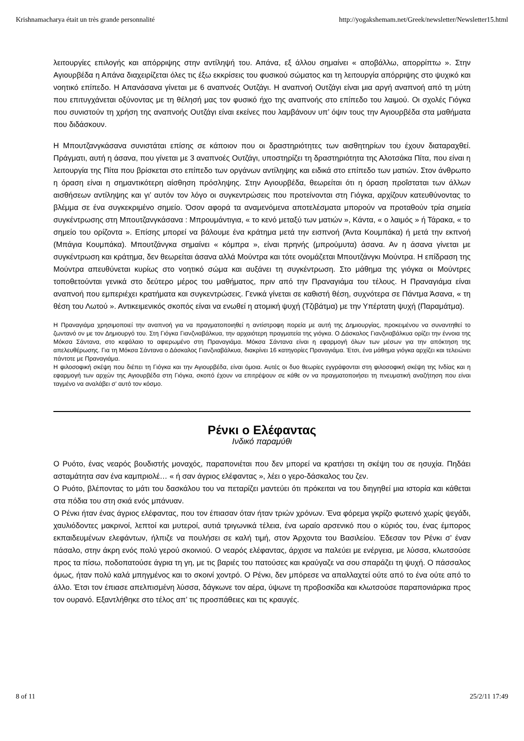Krishnamacharya était un très grande personnalité http://yogakshemam.net/Greek/newsletter/Newsletter15.html
λειτουργίες επιλογής και απόρριψης στην αντίληψή του. Απάνα, εξ άλλου σημαίνει « αποβάλλω, απορρίπτω ». Στην Αγιουρβέδα η Απάνα διαχειρίζεται όλες τις έξω εκκρίσεις του φυσικού σώματος και τη λειτουργία απόρριψης στο ψυχικό και νοητικό επίπεδο. Η Απανάσανα γίνεται με 6 αναπνοές Ουτζάγι. Η αναπνοή Ουτζάγι είναι μια αργή αναπνοή από τη μύτη που επιτυγχάνεται οξύνοντας με τη θέλησή μας τον φυσικό ήχο της αναπνοής στο επίπεδο του λαιμού. Οι σχολές Γιόγκα που συνιστούν τη χρήση της αναπνοής Ουτζάγι είναι εκείνες που λαμβάνουν υπ’ όψιν τους την Αγιουρβέδα στα μαθήματα που διδάσκουν.
Η Μπουτζανγκάσανα συνιστάται επίσης σε κάποιον που οι δραστηριότητες των αισθητηρίων του έχουν διαταραχθεί. Πράγματι, αυτή η άσανα, που γίνεται με 3 αναπνοές Ουτζάγι, υποστηρίζει τη δραστηριότητα της Αλοτσάκα Πίτα, που είναι η λειτουργία της Πίτα που βρίσκεται στο επίπεδο των οργάνων αντίληψης και ειδικά στο επίπεδο των ματιών. Στον άνθρωπο η όραση είναι η σημαντικότερη αίσθηση πρόσληψης. Στην Αγιουρβέδα, θεωρείται ότι η όραση προΐσταται των άλλων αισθήσεων αντίληψης και γι’ αυτόν τον λόγο οι συγκεντρώσεις που προτείνονται στη Γιόγκα, αρχίζουν κατευθύνοντας το βλέμμα σε ένα συγκεκριμένο σημείο. Όσον αφορά τα αναμενόμενα αποτελέσματα μπορούν να προταθούν τρία σημεία συγκέντρωσης στη Μπουτζανγκάσανα : Μπρουμάντιγια, « το κενό μεταξύ των ματιών », Κάντα, « ο λαιμός » ή Τάρακα, « το σημείο του ορίζοντα ». Επίσης μπορεί να βάλουμε ένα κράτημα μετά την εισπνοή (Άντα Κουμπάκα) ή μετά την εκπνοή (Μπάγια Κουμπάκα). Μπουτζάνγκα σημαίνει « κόμπρα », είναι πρηνής (μπρούμυτα) άσανα. Αν η άσανα γίνεται με συγκέντρωση και κράτημα, δεν θεωρείται άσανα αλλά Μούντρα και τότε ονομάζεται Μπουτζάνγκι Μούντρα. Η επίδραση της Μούντρα απευθύνεται κυρίως στο νοητικό σώμα και αυξάνει τη συγκέντρωση. Στο μάθημα της γιόγκα οι Μούντρες τοποθετούνται γενικά στο δεύτερο μέρος του μαθήματος, πριν από την Πραναγιάμα του τέλους. Η Πραναγιάμα είναι αναπνοή που εμπεριέχει κρατήματα και συγκεντρώσεις. Γενικά γίνεται σε καθιστή θέση, συχνότερα σε Πάντμα Άσανα, « τη θέση του Λωτού ». Αντικειμενικός σκοπός είναι να ενωθεί η ατομική ψυχή (Τζιβάτμα) με την Υπέρτατη ψυχή (Παραμάτμα).
Η Πραναγιάμα χρησιμοποιεί την αναπνοή για να πραγματοποιηθεί η αντίστροφη πορεία με αυτή της Δημιουργίας, προκειμένου να συναντηθεί το ζωντανό ον με τον Δημιουργό του. Στη Γιόγκα Γιανζνιαβάλκυα, την αρχαιότερη πραγματεία της γιόγκα. Ο Δάσκαλος Γιανζνιαβάλκυα ορίζει την έννοια της Μόκσα Σάντανα, στο κεφάλαιο το αφιερωμένο στη Πραναγιάμα. Μόκσα Σάντανα είναι η εφαρμογή όλων των μέσων για την απόκτηση της απελευθέρωσης. Για τη Μόκσα Σάντανα ο Δάσκαλος Γιανζνιαβάλκυα, διακρίνει 16 κατηγορίες Πραναγιάμα. Έτσι, ένα μάθημα γιόγκα αρχίζει και τελειώνει πάντοτε με Πραναγιάμα.
Η φιλοσοφική σκέψη που διέπει τη Γιόγκα και την Αγιουρβέδα, είναι όμοια. Αυτές οι δυο θεωρίες εγγράφονται στη φιλοσοφική σκέψη της Ινδίας και η εφαρμογή των αρχών της Αγιουρβέδα στη Γιόγκα, σκοπό έχουν να επιτρέψουν σε κάθε ον να πραγματοποιήσει τη πνευματική αναζήτηση που είναι ταγμένο να αναλάβει σ’ αυτό τον κόσμο.
Ρένκι ο Ελέφαντας
Ινδικό παραμύθι
Ο Ρυότο, ένας νεαρός βουδιστής μοναχός, παραπονιέται που δεν μπορεί να κρατήσει τη σκέψη του σε ησυχία. Πηδάει ασταμάτητα σαν ένα καμπριολέ… « ή σαν άγριος ελέφαντας », λέει ο γερο-δάσκαλος του ζεν.
Ο Ρυότο, βλέποντας το μάτι του δασκάλου του να πεταρίζει μαντεύει ότι πρόκειται να του διηγηθεί μια ιστορία και κάθεται στα πόδια του στη σκιά ενός μπάνυαν.
Ο Ρένκι ήταν ένας άγριος ελέφαντας, που τον έπιασαν όταν ήταν τριών χρόνων. Ένα φόρεμα γκρίζο φωτεινό χωρίς ψεγάδι, χαυλιόδοντες μακρινοί, λεπτοί και μυτεροί, αυτιά τριγωνικά τέλεια, ένα ωραίο αρσενικό που ο κύριός του, ένας έμπορος εκπαιδευμένων ελεφάντων, ήλπιζε να πουλήσει σε καλή τιμή, στον Άρχοντα του Βασιλείου. Έδεσαν τον Ρένκι σ’ έναν πάσαλο, στην άκρη ενός πολύ γερού σκοινιού. Ο νεαρός ελέφαντας, άρχισε να παλεύει με ενέργεια, με λύσσα, κλωτσούσε προς τα πίσω, ποδοπατούσε άγρια τη γη, με τις βαριές του πατούσες και κραύγαζε να σου σπαράζει τη ψυχή. Ο πάσσαλος όμως, ήταν πολύ καλά μπηγμένος και το σκοινί χοντρό. Ο Ρένκι, δεν μπόρεσε να απαλλαχτεί ούτε από το ένα ούτε από το άλλο. Έτσι τον έπιασε απελπισμένη λύσσα, δάγκωνε τον αέρα, ύψωνε τη προβοσκίδα και κλωτσούσε παραπονιάρικα προς τον ουρανό. Εξαντλήθηκε στο τέλος απ’ τις προσπάθειες και τις κραυγές.
8 of 11 25/2/11 17:49